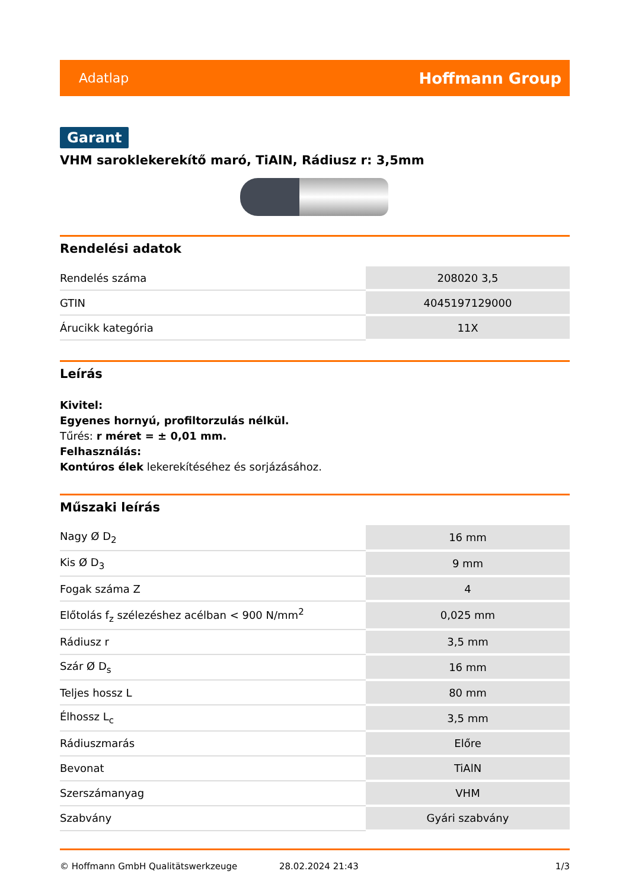Adatlap Hoffmann Group
Garant
VHM saroklekerekítő maró, TiAlN, Rádiusz r: 3,5mm
Rendelési adatok
| Rendelés száma | 208020 3,5 |
| GTIN | 4045197129000 |
| Árucikk kategória | 11X |
Leírás
Kivitel:
Egyenes hornyú, profiltorzulás nélkül.
Tűrés: r méret = ± 0,01 mm.
Felhasználás:
Kontúros élek lekerekítéséhez és sorjázásához.
Műszaki leírás
| Nagy Ø D<sub>2</sub> | 16 mm |
| Kis Ø D<sub>3</sub> | 9 mm |
| Fogak száma Z | 4 |
| Előtolás f<sub>z</sub> szélezéshez acélban < 900 N/mm<sup>2</sup> | 0,025 mm |
| Rádiusz r | 3,5 mm |
| Szár Ø D<sub>s</sub> | 16 mm |
| Teljes hossz L | 80 mm |
| Élhossz L<sub>c</sub> | 3,5 mm |
| Rádiuszmarás | Előre |
| Bevonat | TiAlN |
| Szerszámanyag | VHM |
| Szabvány | Gyári szabvány |
© Hoffmann GmbH Qualitätswerkzeuge 28.02.2024 21:43 1/3